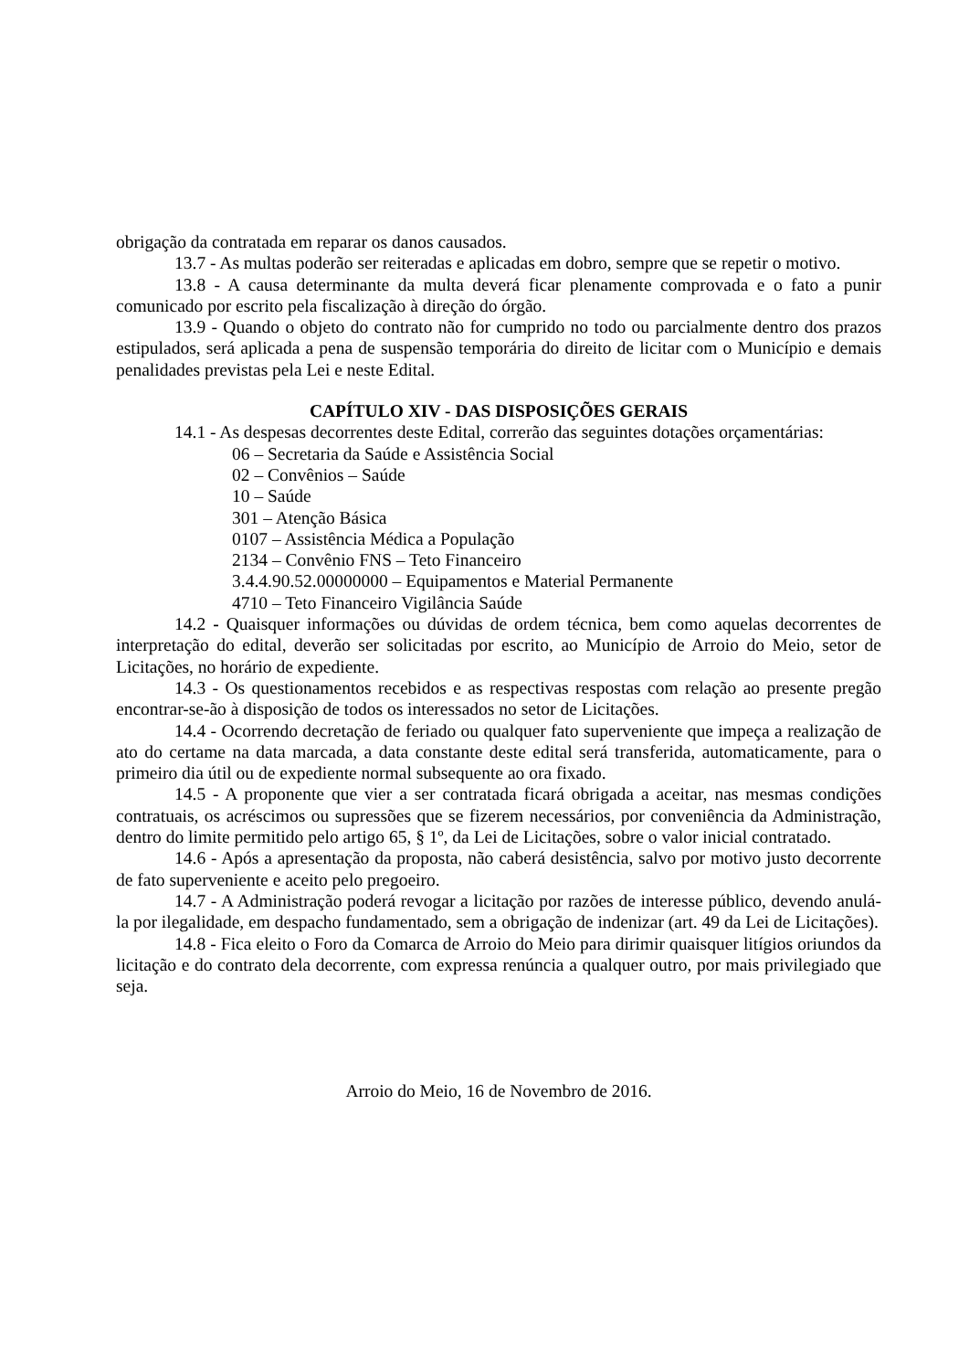obrigação da contratada em reparar os danos causados.
13.7 - As multas poderão ser reiteradas e aplicadas em dobro, sempre que se repetir o motivo.
13.8 - A causa determinante da multa deverá ficar plenamente comprovada e o fato a punir comunicado por escrito pela fiscalização à direção do órgão.
13.9 - Quando o objeto do contrato não for cumprido no todo ou parcialmente dentro dos prazos estipulados, será aplicada a pena de suspensão temporária do direito de licitar com o Município e demais penalidades previstas pela Lei e neste Edital.
CAPÍTULO XIV - DAS DISPOSIÇÕES GERAIS
14.1 - As despesas decorrentes deste Edital, correrão das seguintes dotações orçamentárias:
06 – Secretaria da Saúde e Assistência Social
02 – Convênios – Saúde
10 – Saúde
301 – Atenção Básica
0107 – Assistência Médica a População
2134 – Convênio FNS – Teto Financeiro
3.4.4.90.52.00000000 – Equipamentos e Material Permanente
4710 – Teto Financeiro Vigilância Saúde
14.2 - Quaisquer informações ou dúvidas de ordem técnica, bem como aquelas decorrentes de interpretação do edital, deverão ser solicitadas por escrito, ao Município de Arroio do Meio, setor de Licitações, no horário de expediente.
14.3 - Os questionamentos recebidos e as respectivas respostas com relação ao presente pregão encontrar-se-ão à disposição de todos os interessados no setor de Licitações.
14.4 - Ocorrendo decretação de feriado ou qualquer fato superveniente que impeça a realização de ato do certame na data marcada, a data constante deste edital será transferida, automaticamente, para o primeiro dia útil ou de expediente normal subsequente ao ora fixado.
14.5 - A proponente que vier a ser contratada ficará obrigada a aceitar, nas mesmas condições contratuais, os acréscimos ou supressões que se fizerem necessários, por conveniência da Administração, dentro do limite permitido pelo artigo 65, § 1º, da Lei de Licitações, sobre o valor inicial contratado.
14.6 - Após a apresentação da proposta, não caberá desistência, salvo por motivo justo decorrente de fato superveniente e aceito pelo pregoeiro.
14.7 - A Administração poderá revogar a licitação por razões de interesse público, devendo anulá-la por ilegalidade, em despacho fundamentado, sem a obrigação de indenizar (art. 49 da Lei de Licitações).
14.8 - Fica eleito o Foro da Comarca de Arroio do Meio para dirimir quaisquer litígios oriundos da licitação e do contrato dela decorrente, com expressa renúncia a qualquer outro, por mais privilegiado que seja.
Arroio do Meio, 16 de Novembro de 2016.